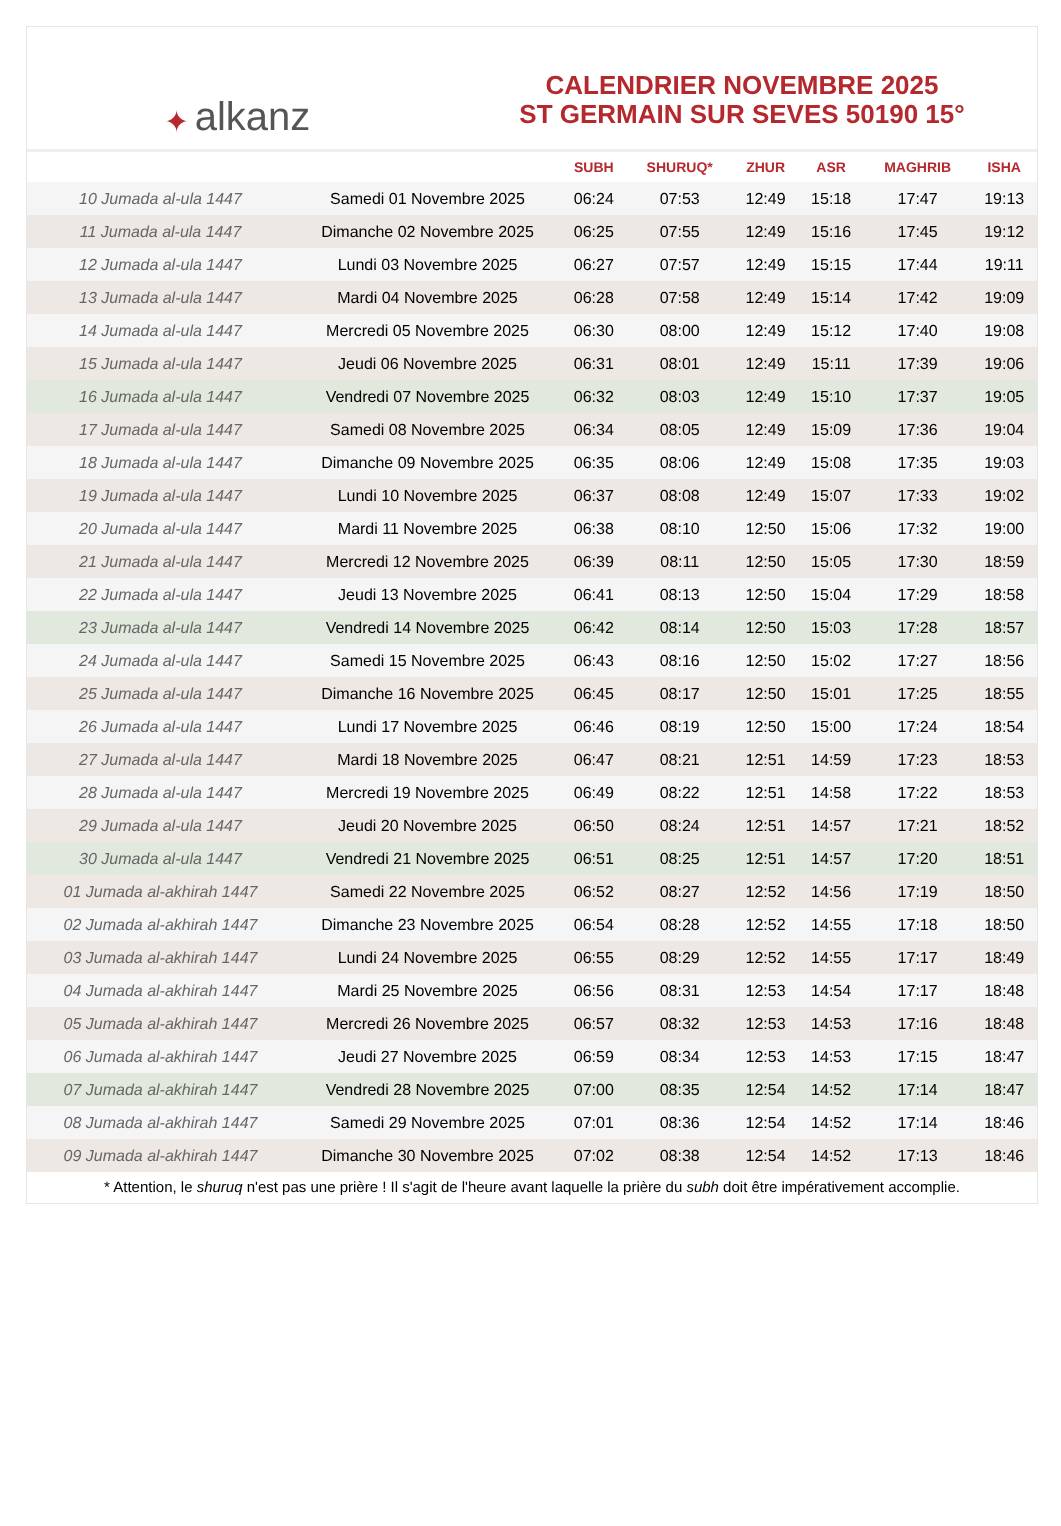✦ alkanz
CALENDRIER NOVEMBRE 2025
ST GERMAIN SUR SEVES 50190 15°
| | | SUBH | SHURUQ* | ZHUR | ASR | MAGHRIB | ISHA |
| --- | --- | --- | --- | --- | --- | --- | --- |
| 10 Jumada al-ula 1447 | Samedi 01 Novembre 2025 | 06:24 | 07:53 | 12:49 | 15:18 | 17:47 | 19:13 |
| 11 Jumada al-ula 1447 | Dimanche 02 Novembre 2025 | 06:25 | 07:55 | 12:49 | 15:16 | 17:45 | 19:12 |
| 12 Jumada al-ula 1447 | Lundi 03 Novembre 2025 | 06:27 | 07:57 | 12:49 | 15:15 | 17:44 | 19:11 |
| 13 Jumada al-ula 1447 | Mardi 04 Novembre 2025 | 06:28 | 07:58 | 12:49 | 15:14 | 17:42 | 19:09 |
| 14 Jumada al-ula 1447 | Mercredi 05 Novembre 2025 | 06:30 | 08:00 | 12:49 | 15:12 | 17:40 | 19:08 |
| 15 Jumada al-ula 1447 | Jeudi 06 Novembre 2025 | 06:31 | 08:01 | 12:49 | 15:11 | 17:39 | 19:06 |
| 16 Jumada al-ula 1447 | Vendredi 07 Novembre 2025 | 06:32 | 08:03 | 12:49 | 15:10 | 17:37 | 19:05 |
| 17 Jumada al-ula 1447 | Samedi 08 Novembre 2025 | 06:34 | 08:05 | 12:49 | 15:09 | 17:36 | 19:04 |
| 18 Jumada al-ula 1447 | Dimanche 09 Novembre 2025 | 06:35 | 08:06 | 12:49 | 15:08 | 17:35 | 19:03 |
| 19 Jumada al-ula 1447 | Lundi 10 Novembre 2025 | 06:37 | 08:08 | 12:49 | 15:07 | 17:33 | 19:02 |
| 20 Jumada al-ula 1447 | Mardi 11 Novembre 2025 | 06:38 | 08:10 | 12:50 | 15:06 | 17:32 | 19:00 |
| 21 Jumada al-ula 1447 | Mercredi 12 Novembre 2025 | 06:39 | 08:11 | 12:50 | 15:05 | 17:30 | 18:59 |
| 22 Jumada al-ula 1447 | Jeudi 13 Novembre 2025 | 06:41 | 08:13 | 12:50 | 15:04 | 17:29 | 18:58 |
| 23 Jumada al-ula 1447 | Vendredi 14 Novembre 2025 | 06:42 | 08:14 | 12:50 | 15:03 | 17:28 | 18:57 |
| 24 Jumada al-ula 1447 | Samedi 15 Novembre 2025 | 06:43 | 08:16 | 12:50 | 15:02 | 17:27 | 18:56 |
| 25 Jumada al-ula 1447 | Dimanche 16 Novembre 2025 | 06:45 | 08:17 | 12:50 | 15:01 | 17:25 | 18:55 |
| 26 Jumada al-ula 1447 | Lundi 17 Novembre 2025 | 06:46 | 08:19 | 12:50 | 15:00 | 17:24 | 18:54 |
| 27 Jumada al-ula 1447 | Mardi 18 Novembre 2025 | 06:47 | 08:21 | 12:51 | 14:59 | 17:23 | 18:53 |
| 28 Jumada al-ula 1447 | Mercredi 19 Novembre 2025 | 06:49 | 08:22 | 12:51 | 14:58 | 17:22 | 18:53 |
| 29 Jumada al-ula 1447 | Jeudi 20 Novembre 2025 | 06:50 | 08:24 | 12:51 | 14:57 | 17:21 | 18:52 |
| 30 Jumada al-ula 1447 | Vendredi 21 Novembre 2025 | 06:51 | 08:25 | 12:51 | 14:57 | 17:20 | 18:51 |
| 01 Jumada al-akhirah 1447 | Samedi 22 Novembre 2025 | 06:52 | 08:27 | 12:52 | 14:56 | 17:19 | 18:50 |
| 02 Jumada al-akhirah 1447 | Dimanche 23 Novembre 2025 | 06:54 | 08:28 | 12:52 | 14:55 | 17:18 | 18:50 |
| 03 Jumada al-akhirah 1447 | Lundi 24 Novembre 2025 | 06:55 | 08:29 | 12:52 | 14:55 | 17:17 | 18:49 |
| 04 Jumada al-akhirah 1447 | Mardi 25 Novembre 2025 | 06:56 | 08:31 | 12:53 | 14:54 | 17:17 | 18:48 |
| 05 Jumada al-akhirah 1447 | Mercredi 26 Novembre 2025 | 06:57 | 08:32 | 12:53 | 14:53 | 17:16 | 18:48 |
| 06 Jumada al-akhirah 1447 | Jeudi 27 Novembre 2025 | 06:59 | 08:34 | 12:53 | 14:53 | 17:15 | 18:47 |
| 07 Jumada al-akhirah 1447 | Vendredi 28 Novembre 2025 | 07:00 | 08:35 | 12:54 | 14:52 | 17:14 | 18:47 |
| 08 Jumada al-akhirah 1447 | Samedi 29 Novembre 2025 | 07:01 | 08:36 | 12:54 | 14:52 | 17:14 | 18:46 |
| 09 Jumada al-akhirah 1447 | Dimanche 30 Novembre 2025 | 07:02 | 08:38 | 12:54 | 14:52 | 17:13 | 18:46 |
* Attention, le shuruq n'est pas une prière ! Il s'agit de l'heure avant laquelle la prière du subh doit être impérativement accomplie.